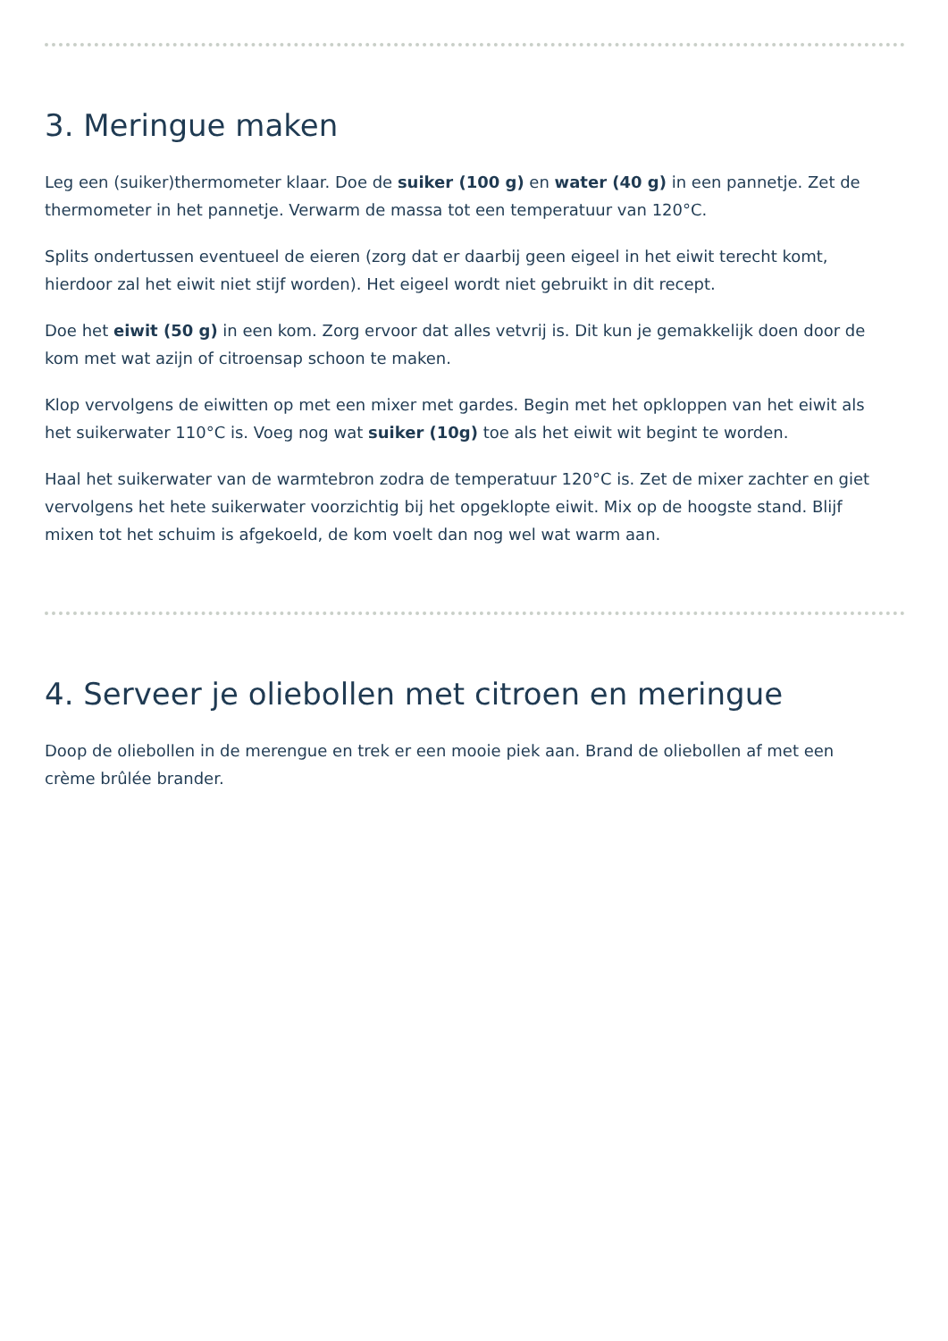3. Meringue maken
Leg een (suiker)thermometer klaar. Doe de suiker (100 g) en water (40 g) in een pannetje. Zet de thermometer in het pannetje. Verwarm de massa tot een temperatuur van 120°C.
Splits ondertussen eventueel de eieren (zorg dat er daarbij geen eigeel in het eiwit terecht komt, hierdoor zal het eiwit niet stijf worden). Het eigeel wordt niet gebruikt in dit recept.
Doe het eiwit (50 g) in een kom. Zorg ervoor dat alles vetvrij is. Dit kun je gemakkelijk doen door de kom met wat azijn of citroensap schoon te maken.
Klop vervolgens de eiwitten op met een mixer met gardes. Begin met het opkloppen van het eiwit als het suikerwater 110°C is. Voeg nog wat suiker (10g) toe als het eiwit wit begint te worden.
Haal het suikerwater van de warmtebron zodra de temperatuur 120°C is. Zet de mixer zachter en giet vervolgens het hete suikerwater voorzichtig bij het opgeklopte eiwit. Mix op de hoogste stand. Blijf mixen tot het schuim is afgekoeld, de kom voelt dan nog wel wat warm aan.
4. Serveer je oliebollen met citroen en meringue
Doop de oliebollen in de merengue en trek er een mooie piek aan. Brand de oliebollen af met een crème brûlée brander.